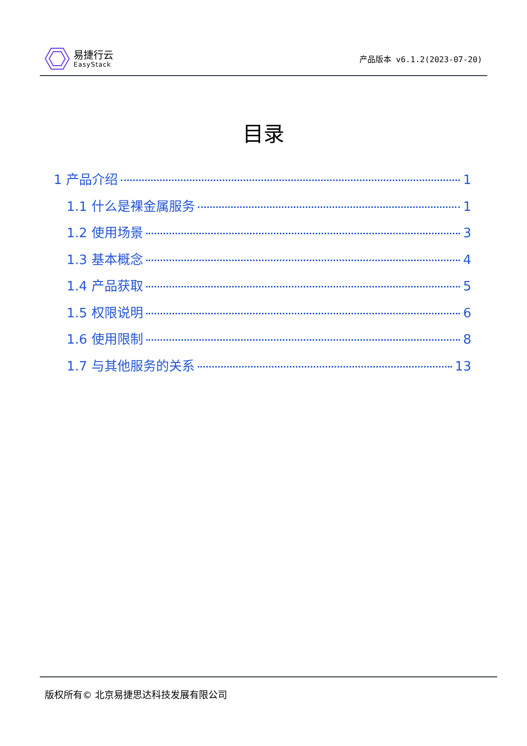易捷行云
EasyStack
产品版本 v6.1.2(2023-07-20)
目录
1 产品介绍 1
1.1 什么是裸金属服务 1
1.2 使用场景 3
1.3 基本概念 4
1.4 产品获取 5
1.5 权限说明 6
1.6 使用限制 8
1.7 与其他服务的关系 13
版权所有© 北京易捷思达科技发展有限公司